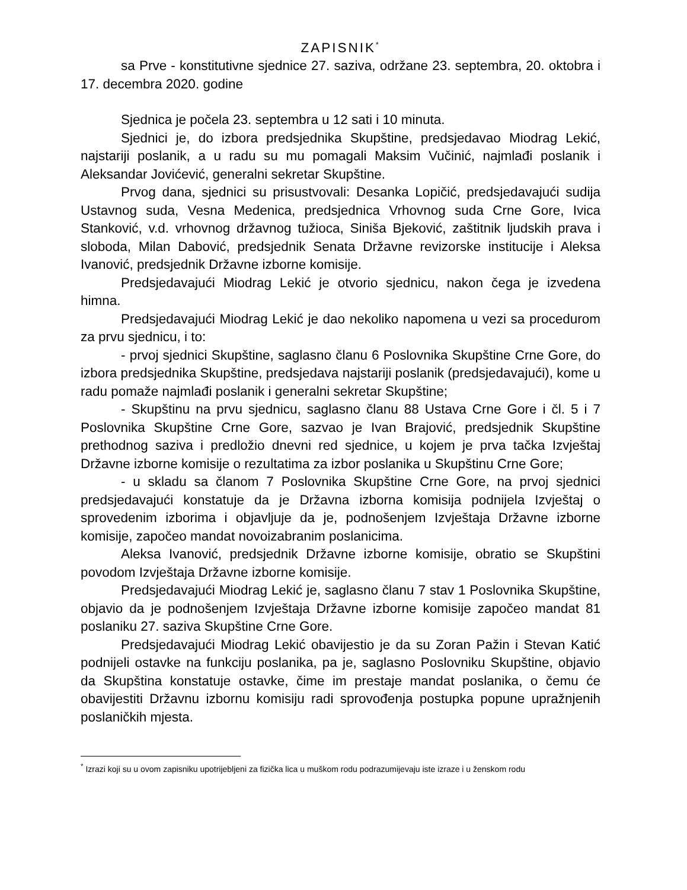ZAPISNIK<sup>*</sup>
sa Prve - konstitutivne sjednice 27. saziva, održane 23. septembra, 20. oktobra i 17. decembra 2020. godine
Sjednica je počela 23. septembra u 12 sati i 10 minuta.
Sjednici je, do izbora predsjednika Skupštine, predsjedavao Miodrag Lekić, najstariji poslanik, a u radu su mu pomagali Maksim Vučinić, najmlađi poslanik i Aleksandar Jovićević, generalni sekretar Skupštine.
Prvog dana, sjednici su prisustvovali: Desanka Lopičić, predsjedavajući sudija Ustavnog suda, Vesna Medenica, predsjednica Vrhovnog suda Crne Gore, Ivica Stanković, v.d. vrhovnog državnog tužioca, Siniša Bjeković, zaštitnik ljudskih prava i sloboda, Milan Dabović, predsjednik Senata Državne revizorske institucije i Aleksa Ivanović, predsjednik Državne izborne komisije.
Predsjedavajući Miodrag Lekić je otvorio sjednicu, nakon čega je izvedena himna.
Predsjedavajući Miodrag Lekić je dao nekoliko napomena u vezi sa procedurom za prvu sjednicu, i to:
- prvoj sjednici Skupštine, saglasno članu 6 Poslovnika Skupštine Crne Gore, do izbora predsjednika Skupštine, predsjedava najstariji poslanik (predsjedavajući), kome u radu pomaže najmlađi poslanik i generalni sekretar Skupštine;
- Skupštinu na prvu sjednicu, saglasno članu 88 Ustava Crne Gore i čl. 5 i 7 Poslovnika Skupštine Crne Gore, sazvao je Ivan Brajović, predsjednik Skupštine prethodnog saziva i predložio dnevni red sjednice, u kojem je prva tačka Izvještaj Državne izborne komisije o rezultatima za izbor poslanika u Skupštinu Crne Gore;
- u skladu sa članom 7 Poslovnika Skupštine Crne Gore, na prvoj sjednici predsjedavajući konstatuje da je Državna izborna komisija podnijela Izvještaj o sprovedenim izborima i objavljuje da je, podnošenjem Izvještaja Državne izborne komisije, započeo mandat novoizabranim poslanicima.
Aleksa Ivanović, predsjednik Državne izborne komisije, obratio se Skupštini povodom Izvještaja Državne izborne komisije.
Predsjedavajući Miodrag Lekić je, saglasno članu 7 stav 1 Poslovnika Skupštine, objavio da je podnošenjem Izvještaja Državne izborne komisije započeo mandat 81 poslaniku 27. saziva Skupštine Crne Gore.
Predsjedavajući Miodrag Lekić obavijestio je da su Zoran Pažin i Stevan Katić podnijeli ostavke na funkciju poslanika, pa je, saglasno Poslovniku Skupštine, objavio da Skupština konstatuje ostavke, čime im prestaje mandat poslanika, o čemu će obavijestiti Državnu izbornu komisiju radi sprovođenja postupka popune upražnjenih poslaničkih mjesta.
<sup>*</sup> Izrazi koji su u ovom zapisniku upotrijebljeni za fizička lica u muškom rodu podrazumijevaju iste izraze i u ženskom rodu